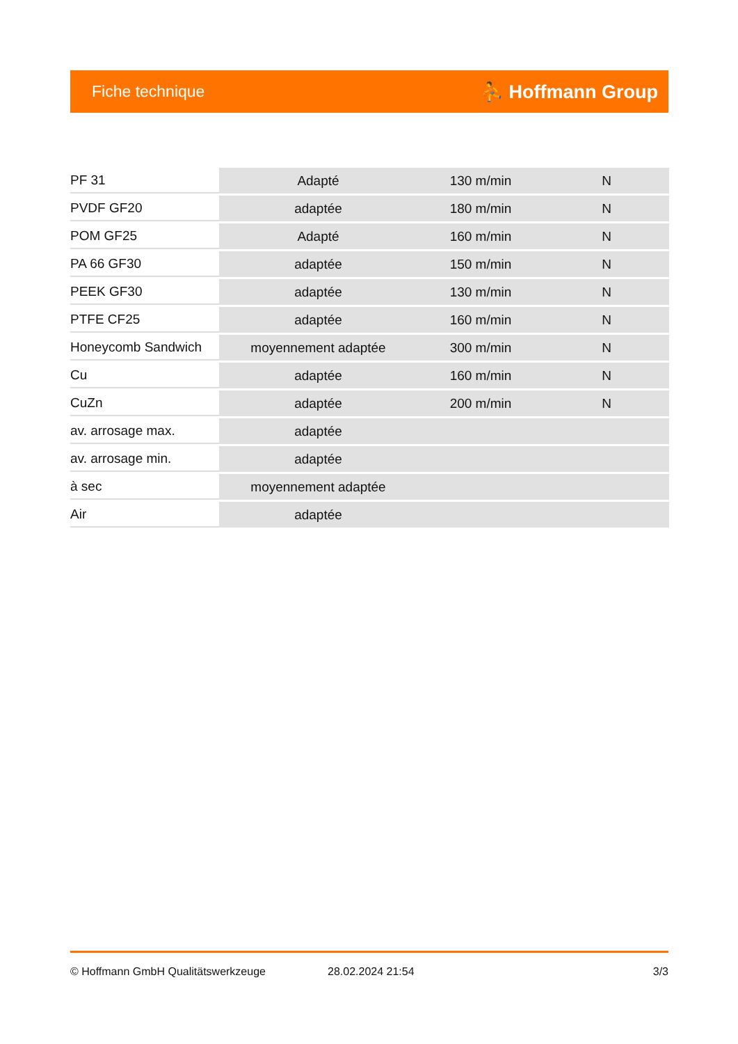Fiche technique ⛹ Hoffmann Group
| PF 31 | Adapté | 130 m/min | N |
| PVDF GF20 | adaptée | 180 m/min | N |
| POM GF25 | Adapté | 160 m/min | N |
| PA 66 GF30 | adaptée | 150 m/min | N |
| PEEK GF30 | adaptée | 130 m/min | N |
| PTFE CF25 | adaptée | 160 m/min | N |
| Honeycomb Sandwich | moyennement adaptée | 300 m/min | N |
| Cu | adaptée | 160 m/min | N |
| CuZn | adaptée | 200 m/min | N |
| av. arrosage max. | adaptée | | |
| av. arrosage min. | adaptée | | |
| à sec | moyennement adaptée | | |
| Air | adaptée | | |
© Hoffmann GmbH Qualitätswerkzeuge 28.02.2024 21:54 3/3